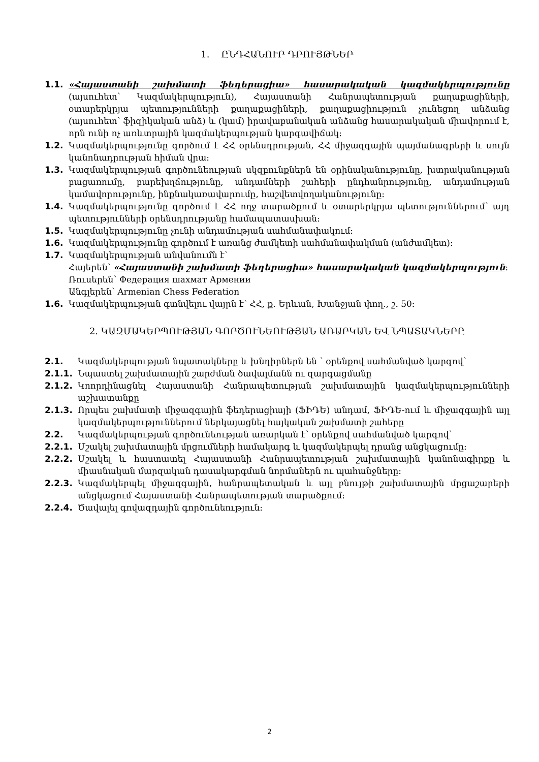1. ԸՆԴՀԱՆՈՒՐ ԴՐՈՒՅԹՆԵՐ
1.1. «Հայաստանի շախմատի ֆեդերացիա» հասարակական կազմակերպությունը (այսուհետ՝ Կազմակերպություն), Հայաստանի Հանրապետության քաղաքացիների, օտարերկրյա պետությունների քաղաքացիների, քաղաքացիություն չունեցող անձանց (այսուհետ՝ ֆիզիկական անձ) և (կամ) իրավաբանական անձանց հասարակական միավորում է, որն ունի ոչ առևտրային կազմակերպության կարգավիճակ:
1.2. Կազմակերպությունը գործում է ՀՀ օրենսդրության, ՀՀ միջազգային պայմանագրերի և սույն կանոնադրության հիման վրա:
1.3. Կազմակերպության գործունեության սկզբունքներն են օրինականությունը, խտրականության բացառումը, բարեխղճությունը, անդամների շահերի ընդհանրությունը, անդամության կամավորությունը, ինքնակառավարումը, հաշվետվողականությունը:
1.4. Կազմակերպությունը գործում է ՀՀ ողջ տարածքում և օտարերկրյա պետություններում՝ այդ պետությունների օրենսդրությանը համապատասխան:
1.5. Կազմակերպությունը չունի անդամության սահմանափակում:
1.6. Կազմակերպությունը գործում է առանց ժամկետի սահմանափակման (անժամկետ):
1.7. Կազմակերպության անվանումն է՝
Հայերեն՝ «Հայաստանի շախմատի ֆեդերացիա» հասարակական կազմակերպություն:
Ռուսերեն՝ Федерация шахмат Армении
Անգլերեն՝ Armenian Chess Federation
1.6. Կազմակերպության գտնվելու վայրն է՝ ՀՀ, ք. Երևան, Խանջյան փող., շ. 50:
2. ԿԱԶՄԱԿԵՐՊՈՒԹՅԱՆ ԳՈՐԾՈՒՆԵՈՒԹՅԱՆ ԱՌԱՐԿԱՆ ԵՎ ՆՊԱՏԱԿՆԵՐԸ
2.1. Կազմակերպության նպատակները և խնդիրներն են ՝ օրենքով սահմանված կարգով՝
2.1.1. Նպաստել շախմատային շարժման ծավալմանն ու զարգացմանը
2.1.2. Կոորդինացնել Հայաստանի Հանրապետության շախմատային կազմակերպությունների աշխատանքը
2.1.3. Որպես շախմատի միջազգային ֆեդերացիայի (ՖԻԴԵ) անդամ, ՖԻԴԵ-ում և միջազգային այլ կազմակերպություններում ներկայացնել հայկական շախմատի շահերը
2.2. Կազմակերպության գործունեության առարկան է՝ օրենքով սահմանված կարգով՝
2.2.1. Մշակել շախմատային մրցումների համակարգ և կազմակերպել դրանց անցկացումը:
2.2.2. Մշակել և հաստատել Հայաստանի Հանրապետության շախմատային կանոնագիրքը և միասնական մարզական դասակարգման նորմաներն ու պահանջները:
2.2.3. Կազմակերպել միջազգային, հանրապետական և այլ բնույթի շախմատային մրցաշարերի անցկացում Հայաստանի Հանրապետության տարածքում:
2.2.4. Ծավալել գովազդային գործունեություն:
2